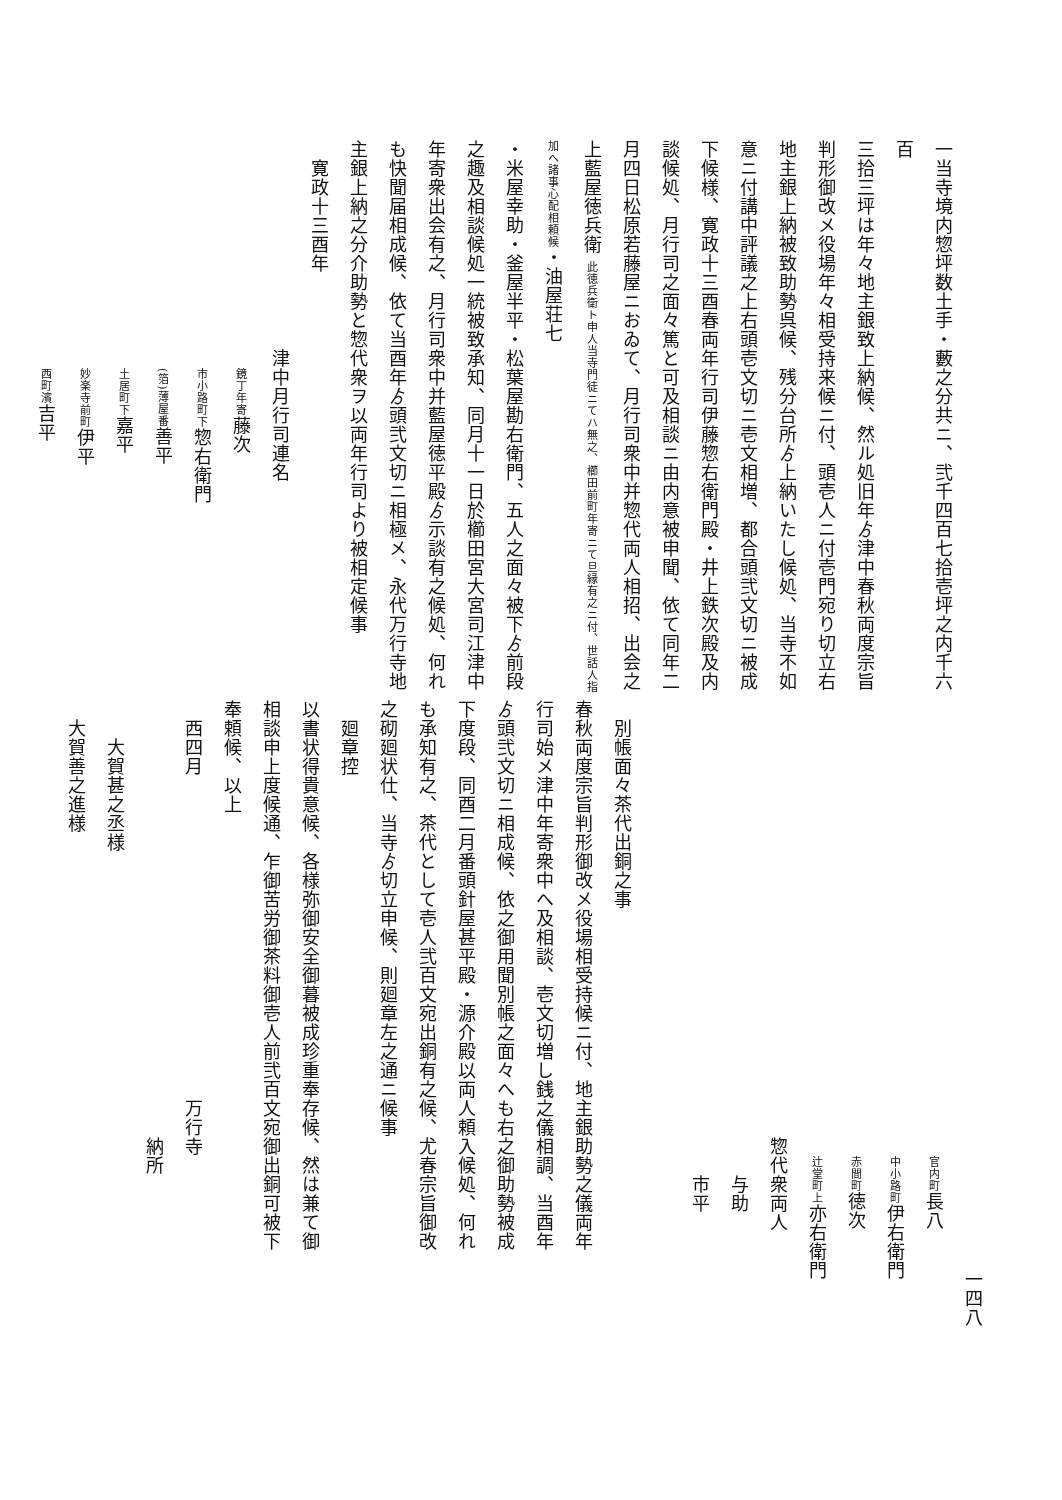一当寺境内惣坪数土手・藪之分共ニ、弐千四百七拾壱坪之内千六百
三拾三坪は年々地主銀致上納候、然ル処旧年ゟ津中春秋両度宗旨
判形御改メ役場年々相受持来候ニ付、頭壱人ニ付壱門宛り切立右
地主銀上納被致助勢呉候、残分台所ゟ上納いたし候処、当寺不如
意ニ付講中評議之上右頭壱文切ニ壱文相増、都合頭弐文切ニ被成
下候様、寛政十三酉春両年行司伊藤惣右衛門殿・井上鉄次殿及内
談候処、月行司之面々篤と可及相談ニ由内意被申聞、依て同年二
月四日松原若藤屋ニおゐて、月行司衆中并惣代両人相招、出会之
上藍屋徳兵衛 此徳兵衛ト申人当寺門徒ニてハ無之、櫛田前町年寄ニて旦縁有之ニ付、世話人指加へ諸事心配相頼候・油屋荘七
・米屋幸助・釜屋半平・松葉屋勘右衛門、五人之面々被下ゟ前段
之趣及相談候処一統被致承知、同月十一日於櫛田宮大宮司江津中
年寄衆出会有之、月行司衆中并藍屋徳平殿ゟ示談有之候処、何れ
も快聞届相成候、依て当酉年ゟ頭弐文切ニ相極メ、永代万行寺地
主銀上納之分介助勢と惣代衆ヲ以両年行司より被相定候事
　寛政十三酉年
　　　　　　　　　　　津中月行司連名
　　　　　　　　　　　　鏡丁年寄藤次
　　　　　　　　　　　　市小路町下惣右衛門
　　　　　　　　　　　　(箔)薄屋番善平
　　　　　　　　　　　　土居町下嘉平
　　　　　　　　　　　　妙楽寺前町伊平
　　　　　　　　　　　　西町濱吉平
　　　　　　　　　　　　　　　　　　　　　　　　　　　　　　一四八
　　　　　　　　　　　　　　　　　　　　　　　　官内町長八
　　　　　　　　　　　　　　　　　　　　　　　　中小路町伊右衛門
　　　　　　　　　　　　　　　　　　　　　　　　赤間町徳次
　　　　　　　　　　　　　　　　　　　　　　　　辻堂町上亦右衛門
　　　　　　　　　　　　　　　　　　　　　　　惣代衆両人
　　　　　　　　　　　　　　　　　　　　　　　　　与助
　　　　　　　　　　　　　　　　　　　　　　　　　市平
　
　別帳面々茶代出銅之事
春秋両度宗旨判形御改メ役場相受持候ニ付、地主銀助勢之儀両年
行司始メ津中年寄衆中へ及相談、壱文切増し銭之儀相調、当酉年
ゟ頭弐文切ニ相成候、依之御用聞別帳之面々へも右之御助勢被成
下度段、同酉二月番頭針屋甚平殿・源介殿以両人頼入候処、何れ
も承知有之、茶代として壱人弐百文宛出銅有之候、尤春宗旨御改
之砌廻状仕、当寺ゟ切立申候、則廻章左之通ニ候事
　廻章控
以書状得貴意候、各様弥御安全御暮被成珍重奉存候、然は兼て御
相談申上度候通、乍御苦労御茶料御壱人前弐百文宛御出銅可被下
奉頼候、以上
　西四月　　　　　　　　　　　　　　　　　万行寺
　　　　　　　　　　　　　　　　　　　　　　　納所
　　大賀甚之丞様
　大賀善之進様